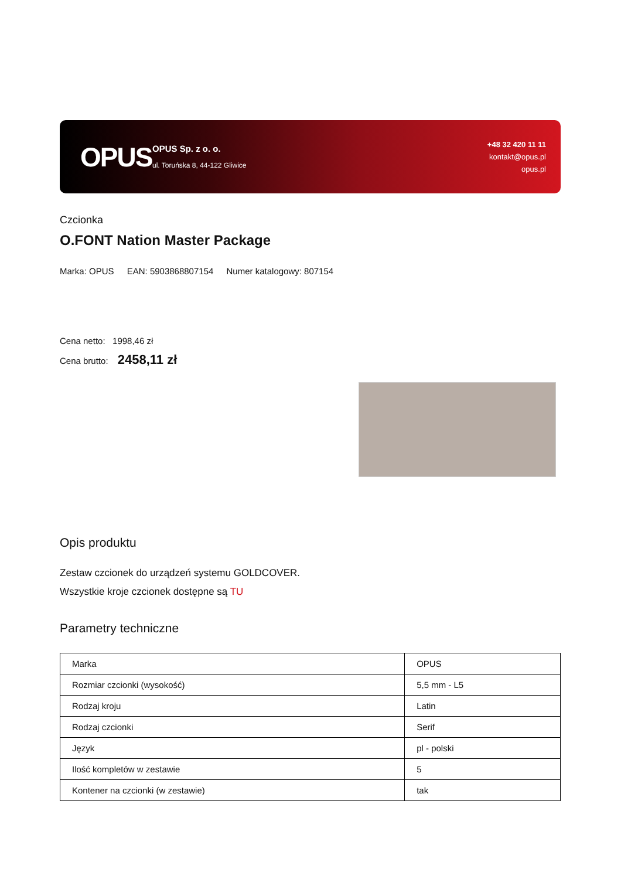OPUS
OPUS Sp. z o. o.
ul. Toruńska 8, 44-122 Gliwice
+48 32 420 11 11
kontakt@opus.pl
opus.pl
Czcionka
O.FONT Nation Master Package
Marka: OPUS EAN: 5903868807154 Numer katalogowy: 807154
Cena netto: 1998,46 zł
Cena brutto: 2458,11 zł
Opis produktu
Zestaw czcionek do urządzeń systemu GOLDCOVER.
Wszystkie kroje czcionek dostępne są TU
Parametry techniczne
| Marka | OPUS |
| Rozmiar czcionki (wysokość) | 5,5 mm - L5 |
| Rodzaj kroju | Latin |
| Rodzaj czcionki | Serif |
| Język | pl - polski |
| Ilość kompletów w zestawie | 5 |
| Kontener na czcionki (w zestawie) | tak |